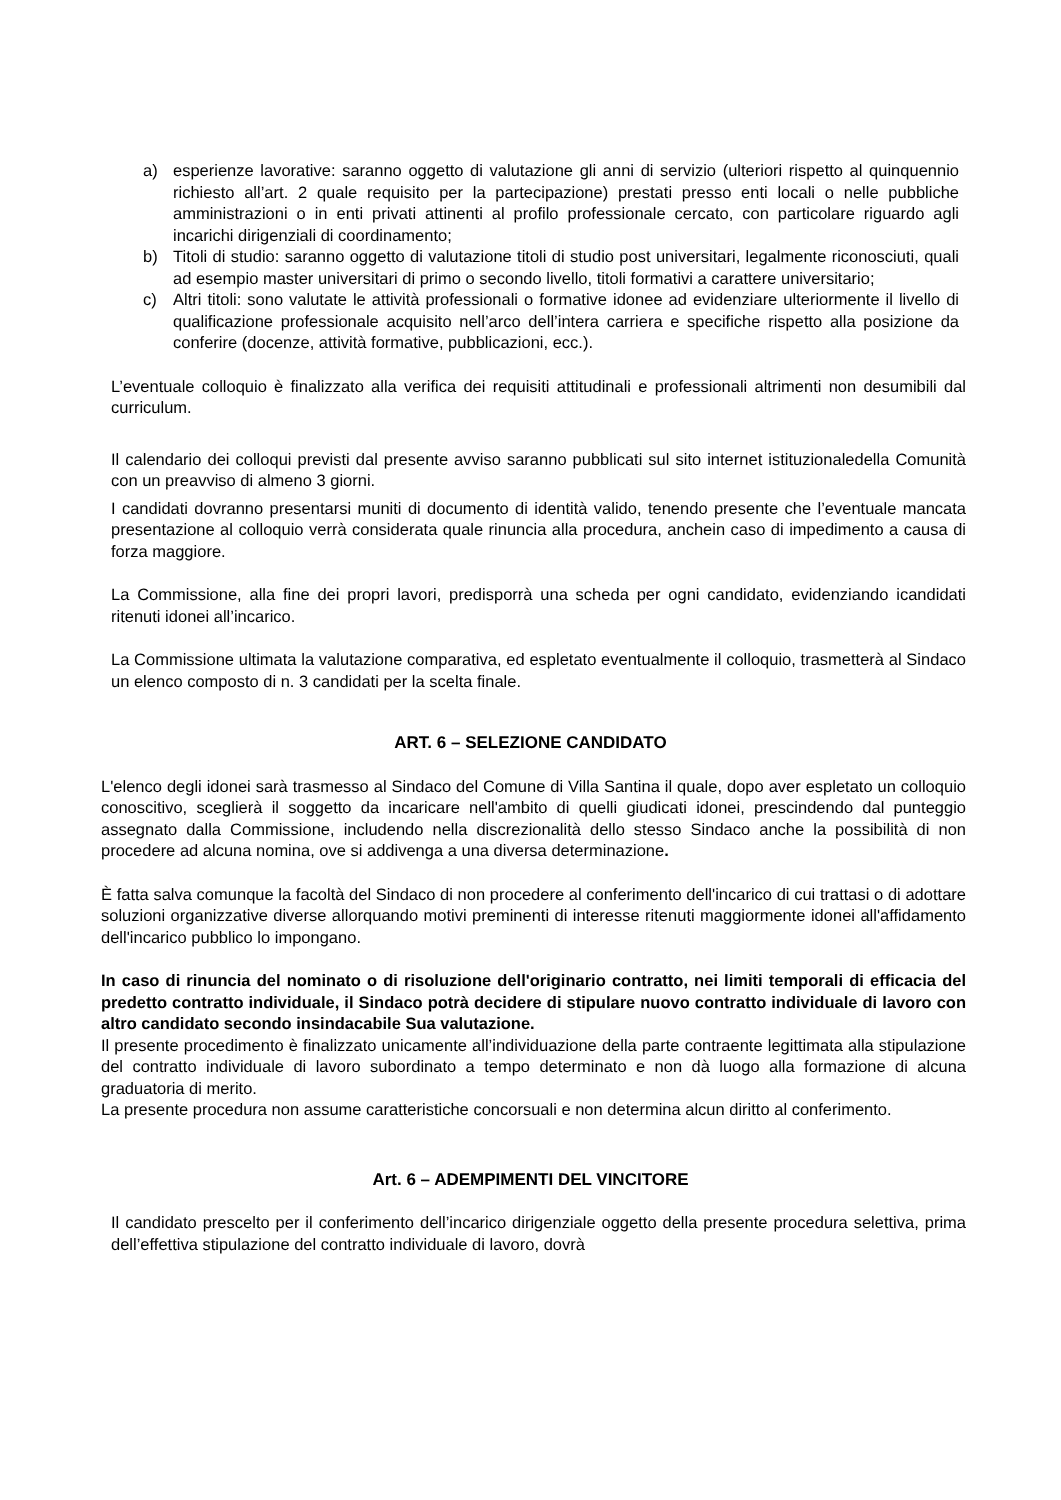a) esperienze lavorative: saranno oggetto di valutazione gli anni di servizio (ulteriori rispetto al quinquennio richiesto all’art. 2 quale requisito per la partecipazione) prestati presso enti locali o nelle pubbliche amministrazioni o in enti privati attinenti al profilo professionale cercato, con particolare riguardo agli incarichi dirigenziali di coordinamento;
b) Titoli di studio: saranno oggetto di valutazione titoli di studio post universitari, legalmente riconosciuti, quali ad esempio master universitari di primo o secondo livello, titoli formativi a carattere universitario;
c) Altri titoli: sono valutate le attività professionali o formative idonee ad evidenziare ulteriormente il livello di qualificazione professionale acquisito nell’arco dell’intera carriera e specifiche rispetto alla posizione da conferire (docenze, attività formative, pubblicazioni, ecc.).
L’eventuale colloquio è finalizzato alla verifica dei requisiti attitudinali e professionali altrimenti non desumibili dal curriculum.
Il calendario dei colloqui previsti dal presente avviso saranno pubblicati sul sito internet istituzionaledella Comunità con un preavviso di almeno 3 giorni.
I candidati dovranno presentarsi muniti di documento di identità valido, tenendo presente che l’eventuale mancata presentazione al colloquio verrà considerata quale rinuncia alla procedura, anchein caso di impedimento a causa di forza maggiore.
La Commissione, alla fine dei propri lavori, predisporrà una scheda per ogni candidato, evidenziando icandidati ritenuti idonei all’incarico.
La Commissione ultimata la valutazione comparativa, ed espletato eventualmente il colloquio, trasmetterà al Sindaco un elenco composto di n. 3 candidati per la scelta finale.
ART. 6 – SELEZIONE CANDIDATO
L'elenco degli idonei sarà trasmesso al Sindaco del Comune di Villa Santina il quale, dopo aver espletato un colloquio conoscitivo, sceglierà il soggetto da incaricare nell'ambito di quelli giudicati idonei, prescindendo dal punteggio assegnato dalla Commissione, includendo nella discrezionalità dello stesso Sindaco anche la possibilità di non procedere ad alcuna nomina, ove si addivenga a una diversa determinazione.
È fatta salva comunque la facoltà del Sindaco di non procedere al conferimento dell'incarico di cui trattasi o di adottare soluzioni organizzative diverse allorquando motivi preminenti di interesse ritenuti maggiormente idonei all'affidamento dell'incarico pubblico lo impongano.
In caso di rinuncia del nominato o di risoluzione dell'originario contratto, nei limiti temporali di efficacia del predetto contratto individuale, il Sindaco potrà decidere di stipulare nuovo contratto individuale di lavoro con altro candidato secondo insindacabile Sua valutazione.
Il presente procedimento è finalizzato unicamente all’individuazione della parte contraente legittimata alla stipulazione del contratto individuale di lavoro subordinato a tempo determinato e non dà luogo alla formazione di alcuna graduatoria di merito.
La presente procedura non assume caratteristiche concorsuali e non determina alcun diritto al conferimento.
Art. 6 – ADEMPIMENTI DEL VINCITORE
Il candidato prescelto per il conferimento dell’incarico dirigenziale oggetto della presente procedura selettiva, prima dell’effettiva stipulazione del contratto individuale di lavoro, dovrà